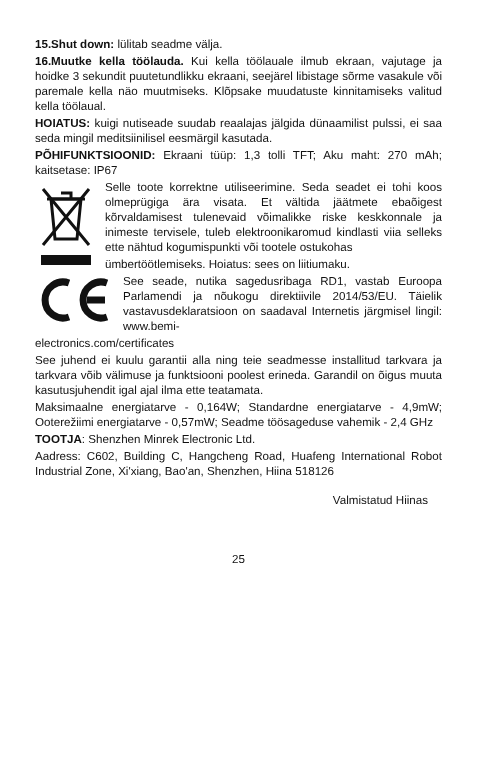15.Shut down: lülitab seadme välja.
16.Muutke kella töölauda. Kui kella töölauale ilmub ekraan, vajutage ja hoidke 3 sekundit puutetundlikku ekraani, seejärel libistage sõrme vasakule või paremale kella näo muutmiseks. Klõpsake muudatuste kinnitamiseks valitud kella töölaual.
HOIATUS: kuigi nutiseade suudab reaalajas jälgida dünaamilist pulssi, ei saa seda mingil meditsiinilisel eesmärgil kasutada.
PÕHIFUNKTSIOONID: Ekraani tüüp: 1,3 tolli TFT; Aku maht: 270 mAh; kaitsetase: IP67
Selle toote korrektne utiliseerimine. Seda seadet ei tohi koos olmeprügiga ära visata. Et vältida jäätmete ebaõigest kõrvaldamisest tulenevaid võimalikke riske keskkonnale ja inimeste tervisele, tuleb elektroonikaromud kindlasti viia selleks ette nähtud kogumispunkti või tootele ostukohas
ümbertöötlemiseks. Hoiatus: sees on liitiumaku.
See seade, nutika sagedusribaga RD1, vastab Euroopa Parlamendi ja nõukogu direktiivile 2014/53/EU. Täielik vastavusdeklaratsioon on saadaval Internetis järgmisel lingil: www.bemi-
electronics.com/certificates
See juhend ei kuulu garantii alla ning teie seadmesse installitud tarkvara ja tarkvara võib välimuse ja funktsiooni poolest erineda. Garandil on õigus muuta kasutusjuhendit igal ajal ilma ette teatamata.
Maksimaalne energiatarve - 0,164W; Standardne energiatarve - 4,9mW; Ooterežiimi energiatarve - 0,57mW; Seadme töösageduse vahemik - 2,4 GHz
TOOTJA: Shenzhen Minrek Electronic Ltd.
Aadress: C602, Building C, Hangcheng Road, Huafeng International Robot Industrial Zone, Xi'xiang, Bao'an, Shenzhen, Hiina 518126
Valmistatud Hiinas
25